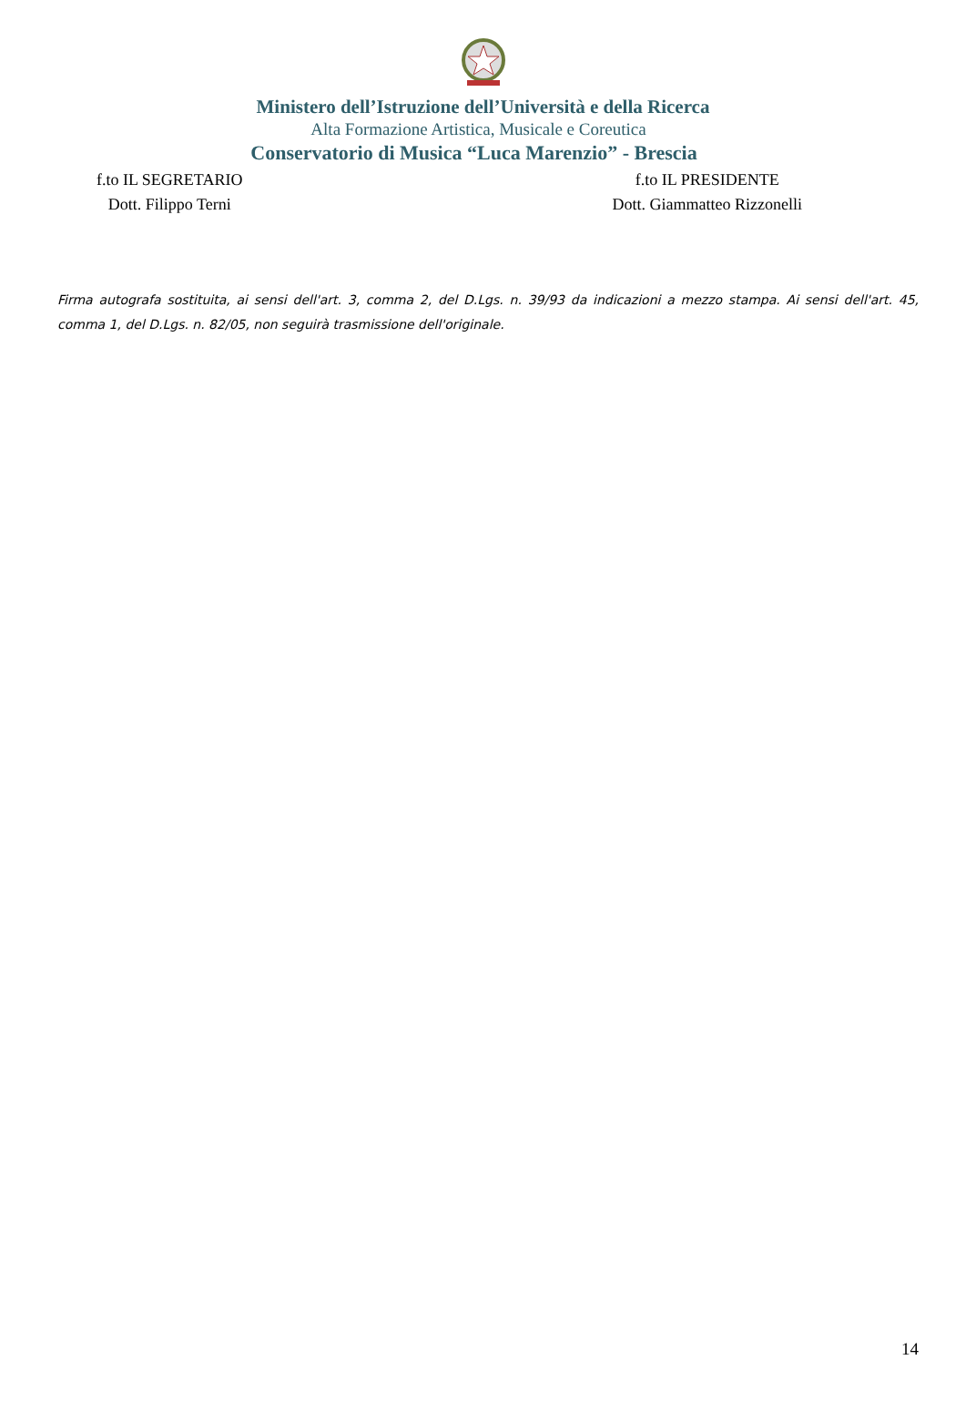Ministero dell’Istruzione dell’Università e della Ricerca
Alta Formazione Artistica, Musicale e Coreutica
Conservatorio di Musica “Luca Marenzio” - Brescia
f.to IL SEGRETARIO
Dott. Filippo Terni
f.to IL PRESIDENTE
Dott. Giammatteo Rizzonelli
Firma autografa sostituita, ai sensi dell'art. 3, comma 2, del D.Lgs. n. 39/93 da indicazioni a mezzo stampa. Ai sensi dell'art. 45, comma 1, del D.Lgs. n. 82/05, non seguirà trasmissione dell'originale.
14